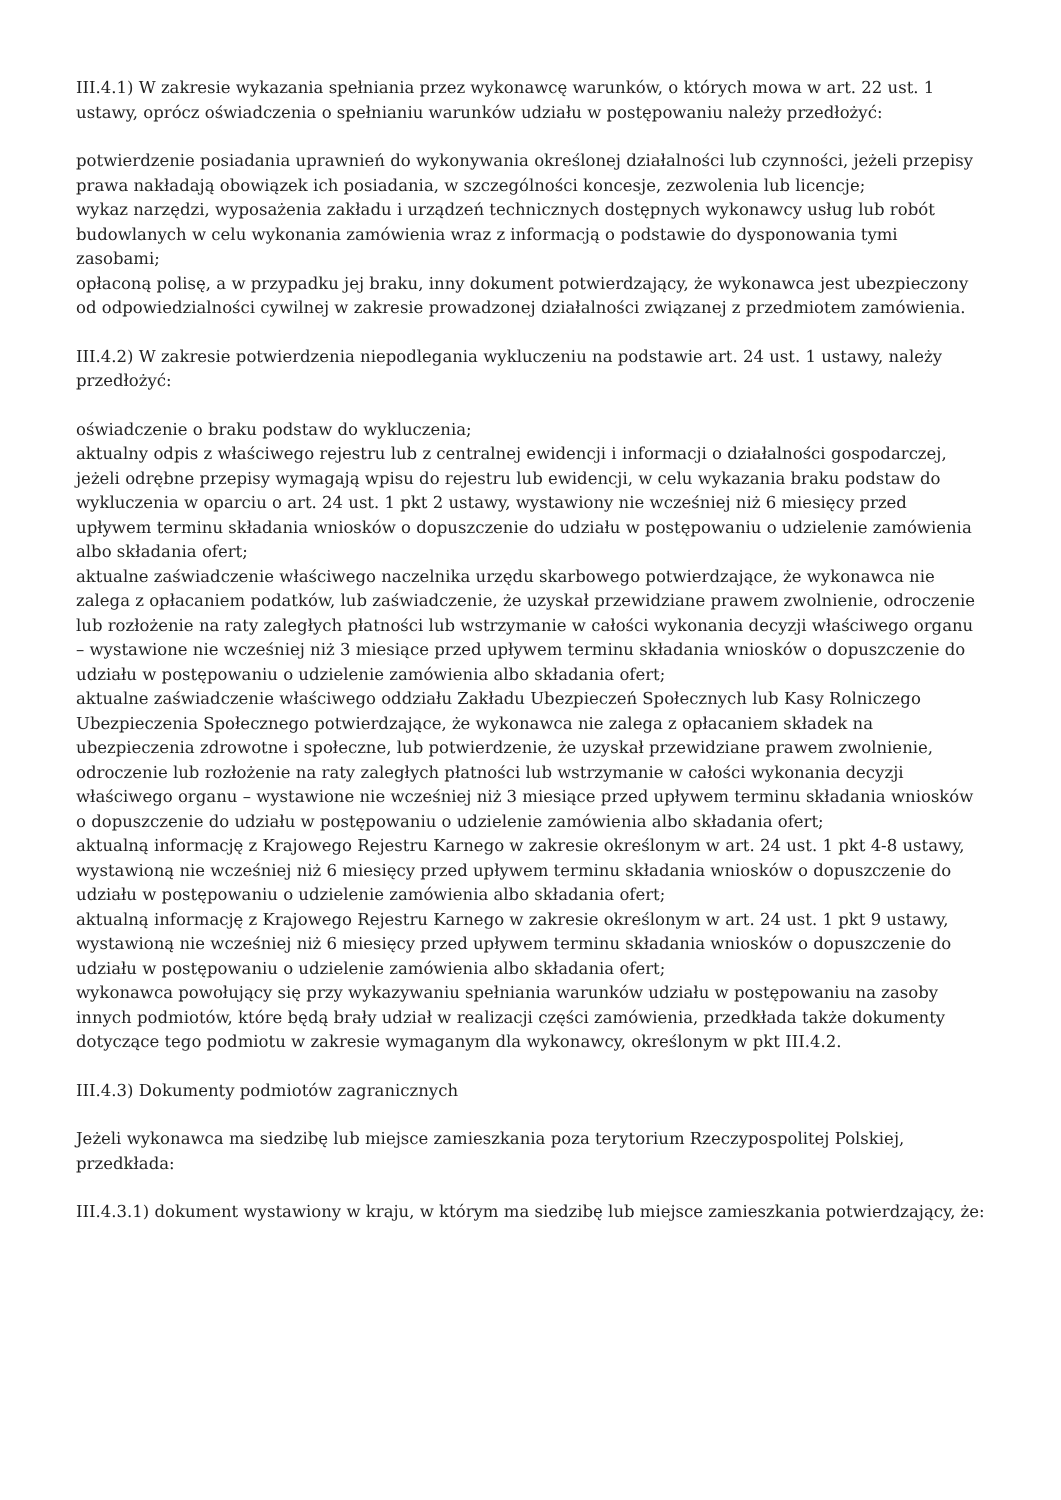III.4.1) W zakresie wykazania spełniania przez wykonawcę warunków, o których mowa w art. 22 ust. 1 ustawy, oprócz oświadczenia o spełnianiu warunków udziału w postępowaniu należy przedłożyć:
potwierdzenie posiadania uprawnień do wykonywania określonej działalności lub czynności, jeżeli przepisy prawa nakładają obowiązek ich posiadania, w szczególności koncesje, zezwolenia lub licencje;
wykaz narzędzi, wyposażenia zakładu i urządzeń technicznych dostępnych wykonawcy usług lub robót budowlanych w celu wykonania zamówienia wraz z informacją o podstawie do dysponowania tymi zasobami;
opłaconą polisę, a w przypadku jej braku, inny dokument potwierdzający, że wykonawca jest ubezpieczony od odpowiedzialności cywilnej w zakresie prowadzonej działalności związanej z przedmiotem zamówienia.
III.4.2) W zakresie potwierdzenia niepodlegania wykluczeniu na podstawie art. 24 ust. 1 ustawy, należy przedłożyć:
oświadczenie o braku podstaw do wykluczenia;
aktualny odpis z właściwego rejestru lub z centralnej ewidencji i informacji o działalności gospodarczej, jeżeli odrębne przepisy wymagają wpisu do rejestru lub ewidencji, w celu wykazania braku podstaw do wykluczenia w oparciu o art. 24 ust. 1 pkt 2 ustawy, wystawiony nie wcześniej niż 6 miesięcy przed upływem terminu składania wniosków o dopuszczenie do udziału w postępowaniu o udzielenie zamówienia albo składania ofert;
aktualne zaświadczenie właściwego naczelnika urzędu skarbowego potwierdzające, że wykonawca nie zalega z opłacaniem podatków, lub zaświadczenie, że uzyskał przewidziane prawem zwolnienie, odroczenie lub rozłożenie na raty zaległych płatności lub wstrzymanie w całości wykonania decyzji właściwego organu – wystawione nie wcześniej niż 3 miesiące przed upływem terminu składania wniosków o dopuszczenie do udziału w postępowaniu o udzielenie zamówienia albo składania ofert;
aktualne zaświadczenie właściwego oddziału Zakładu Ubezpieczeń Społecznych lub Kasy Rolniczego Ubezpieczenia Społecznego potwierdzające, że wykonawca nie zalega z opłacaniem składek na ubezpieczenia zdrowotne i społeczne, lub potwierdzenie, że uzyskał przewidziane prawem zwolnienie, odroczenie lub rozłożenie na raty zaległych płatności lub wstrzymanie w całości wykonania decyzji właściwego organu – wystawione nie wcześniej niż 3 miesiące przed upływem terminu składania wniosków o dopuszczenie do udziału w postępowaniu o udzielenie zamówienia albo składania ofert;
aktualną informację z Krajowego Rejestru Karnego w zakresie określonym w art. 24 ust. 1 pkt 4-8 ustawy, wystawioną nie wcześniej niż 6 miesięcy przed upływem terminu składania wniosków o dopuszczenie do udziału w postępowaniu o udzielenie zamówienia albo składania ofert;
aktualną informację z Krajowego Rejestru Karnego w zakresie określonym w art. 24 ust. 1 pkt 9 ustawy, wystawioną nie wcześniej niż 6 miesięcy przed upływem terminu składania wniosków o dopuszczenie do udziału w postępowaniu o udzielenie zamówienia albo składania ofert;
wykonawca powołujący się przy wykazywaniu spełniania warunków udziału w postępowaniu na zasoby innych podmiotów, które będą brały udział w realizacji części zamówienia, przedkłada także dokumenty dotyczące tego podmiotu w zakresie wymaganym dla wykonawcy, określonym w pkt III.4.2.
III.4.3) Dokumenty podmiotów zagranicznych
Jeżeli wykonawca ma siedzibę lub miejsce zamieszkania poza terytorium Rzeczypospolitej Polskiej, przedkłada:
III.4.3.1) dokument wystawiony w kraju, w którym ma siedzibę lub miejsce zamieszkania potwierdzający, że: